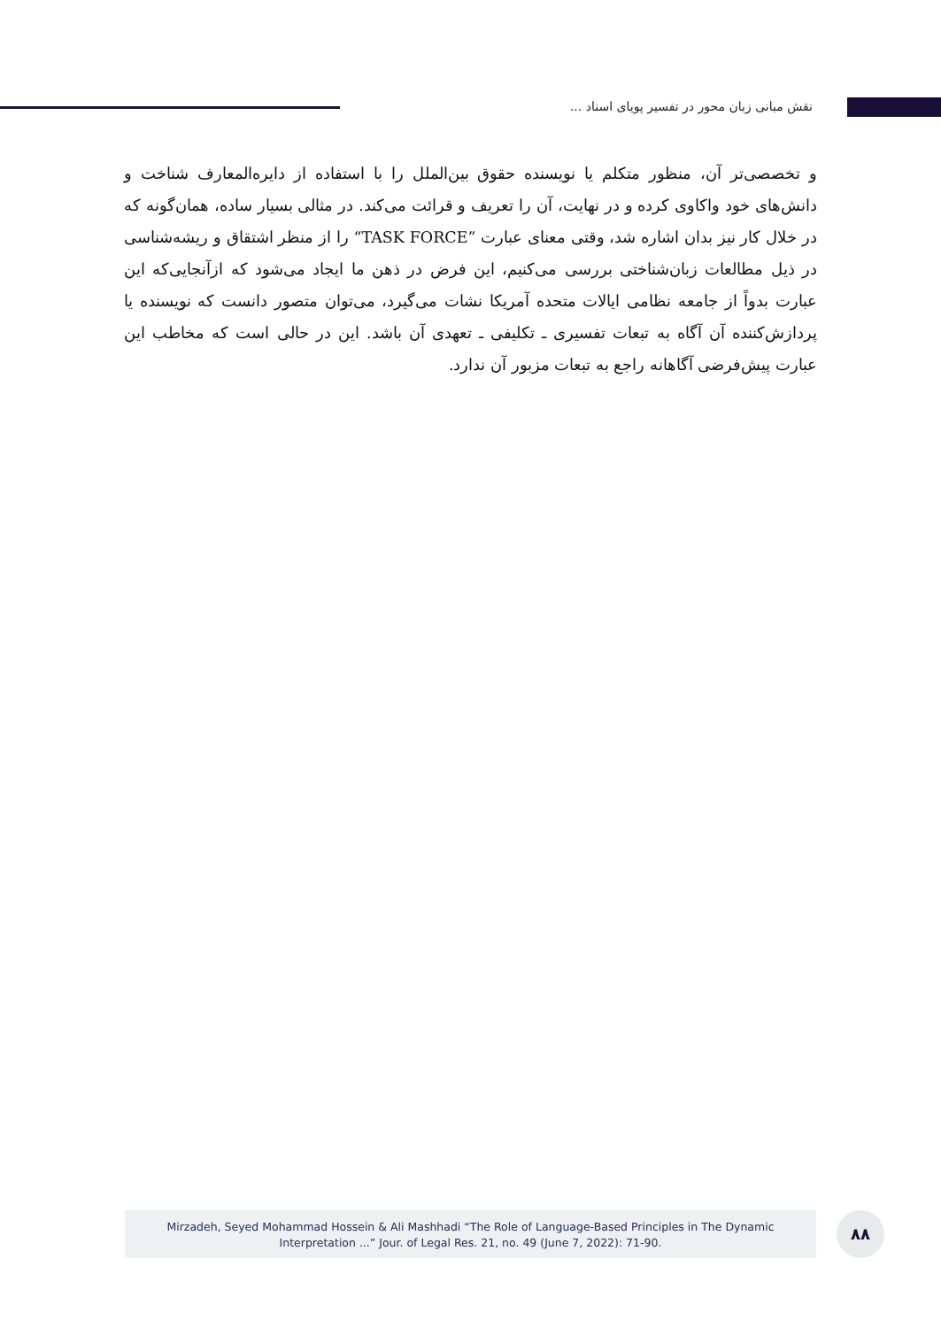نقش مبانی زبان محور در تفسیر پویای اسناد ...
و تخصصی‌تر آن، منظور متکلم یا نویسنده حقوق بین‌الملل را با استفاده از دایره‌المعارف شناخت و دانش‌های خود واکاوی کرده و در نهایت، آن را تعریف و قرائت می‌کند. در مثالی بسیار ساده، همان‌گونه که در خلال کار نیز بدان اشاره شد، وقتی معنای عبارت ”TASK FORCE“ را از منظر اشتقاق و ریشه‌شناسی در ذیل مطالعات زبان‌شناختی بررسی می‌کنیم، این فرض در ذهن ما ایجاد می‌شود که ازآنجایی‌که این عبارت بدواً از جامعه نظامی ایالات متحده آمریکا نشات می‌گیرد، می‌توان متصور دانست که نویسنده یا پردازش‌کننده آن آگاه به تبعات تفسیری ـ تکلیفی ـ تعهدی آن باشد. این در حالی است که مخاطب این عبارت پیش‌فرضی آگاهانه راجع به تبعات مزبور آن ندارد.
Mirzadeh, Seyed Mohammad Hossein & Ali Mashhadi “The Role of Language-Based Principles in The Dynamic
Interpretation ...” Jour. of Legal Res. 21, no. 49 (June 7, 2022): 71-90.
۸۸